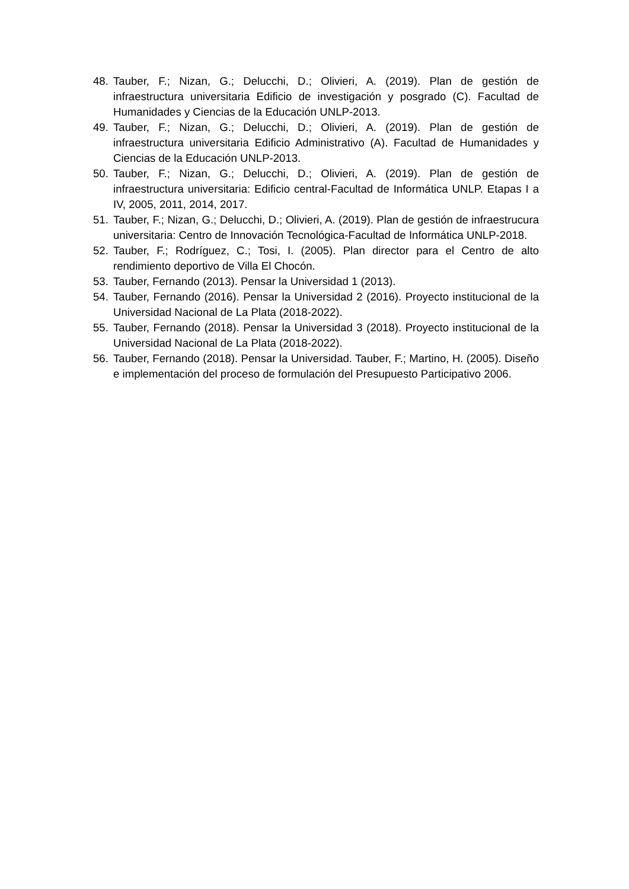48. Tauber, F.; Nizan, G.; Delucchi, D.; Olivieri, A. (2019). Plan de gestión de infraestructura universitaria Edificio de investigación y posgrado (C). Facultad de Humanidades y Ciencias de la Educación UNLP-2013.
49. Tauber, F.; Nizan, G.; Delucchi, D.; Olivieri, A. (2019). Plan de gestión de infraestructura universitaria Edificio Administrativo (A). Facultad de Humanidades y Ciencias de la Educación UNLP-2013.
50. Tauber, F.; Nizan, G.; Delucchi, D.; Olivieri, A. (2019). Plan de gestión de infraestructura universitaria: Edificio central-Facultad de Informática UNLP. Etapas I a IV, 2005, 2011, 2014, 2017.
51. Tauber, F.; Nizan, G.; Delucchi, D.; Olivieri, A. (2019). Plan de gestión de infraestrucura universitaria: Centro de Innovación Tecnológica-Facultad de Informática UNLP-2018.
52. Tauber, F.; Rodríguez, C.; Tosi, I. (2005). Plan director para el Centro de alto rendimiento deportivo de Villa El Chocón.
53. Tauber, Fernando (2013). Pensar la Universidad 1 (2013).
54. Tauber, Fernando (2016). Pensar la Universidad 2 (2016). Proyecto institucional de la Universidad Nacional de La Plata (2018-2022).
55. Tauber, Fernando (2018). Pensar la Universidad 3 (2018). Proyecto institucional de la Universidad Nacional de La Plata (2018-2022).
56. Tauber, Fernando (2018). Pensar la Universidad. Tauber, F.; Martino, H. (2005). Diseño e implementación del proceso de formulación del Presupuesto Participativo 2006.